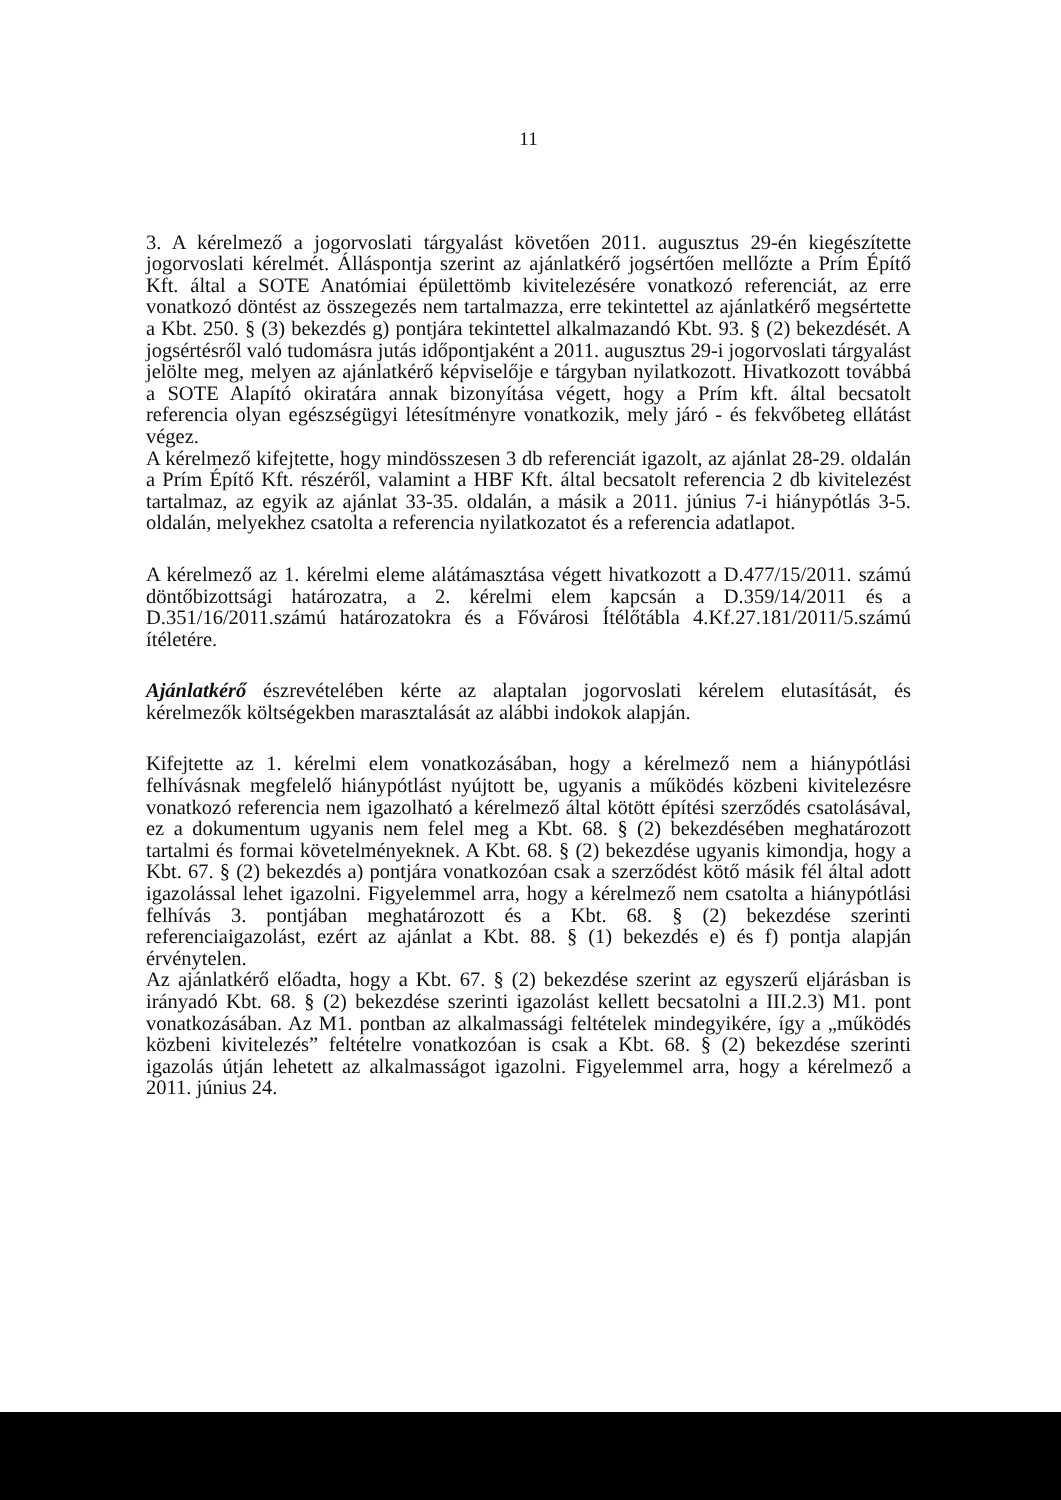11
3. A kérelmező a jogorvoslati tárgyalást követően 2011. augusztus 29-én kiegészítette jogorvoslati kérelmét. Álláspontja szerint az ajánlatkérő jogsértően mellőzte a Prím Építő Kft. által a SOTE Anatómiai épülettömb kivitelezésére vonatkozó referenciát, az erre vonatkozó döntést az összegezés nem tartalmazza, erre tekintettel az ajánlatkérő megsértette a Kbt. 250. § (3) bekezdés g) pontjára tekintettel alkalmazandó Kbt. 93. § (2) bekezdését. A jogsértésről való tudomásra jutás időpontjaként a 2011. augusztus 29-i jogorvoslati tárgyalást jelölte meg, melyen az ajánlatkérő képviselője e tárgyban nyilatkozott. Hivatkozott továbbá a SOTE Alapító okiratára annak bizonyítása végett, hogy a Prím kft. által becsatolt referencia olyan egészségügyi létesítményre vonatkozik, mely járó - és fekvőbeteg ellátást végez.
A kérelmező kifejtette, hogy mindösszesen 3 db referenciát igazolt, az ajánlat 28-29. oldalán a Prím Építő Kft. részéről, valamint a HBF Kft. által becsatolt referencia 2 db kivitelezést tartalmaz, az egyik az ajánlat 33-35. oldalán, a másik a 2011. június 7-i hiánypótlás 3-5. oldalán, melyekhez csatolta a referencia nyilatkozatot és a referencia adatlapot.
A kérelmező az 1. kérelmi eleme alátámasztása végett hivatkozott a D.477/15/2011. számú döntőbizottsági határozatra, a 2. kérelmi elem kapcsán a D.359/14/2011 és a D.351/16/2011.számú határozatokra és a Fővárosi Ítélőtábla 4.Kf.27.181/2011/5.számú ítéletére.
Ajánlatkérő észrevételében kérte az alaptalan jogorvoslati kérelem elutasítását, és kérelmezők költségekben marasztalását az alábbi indokok alapján.
Kifejtette az 1. kérelmi elem vonatkozásában, hogy a kérelmező nem a hiánypótlási felhívásnak megfelelő hiánypótlást nyújtott be, ugyanis a működés közbeni kivitelezésre vonatkozó referencia nem igazolható a kérelmező által kötött építési szerződés csatolásával, ez a dokumentum ugyanis nem felel meg a Kbt. 68. § (2) bekezdésében meghatározott tartalmi és formai követelményeknek. A Kbt. 68. § (2) bekezdése ugyanis kimondja, hogy a Kbt. 67. § (2) bekezdés a) pontjára vonatkozóan csak a szerződést kötő másik fél által adott igazolással lehet igazolni. Figyelemmel arra, hogy a kérelmező nem csatolta a hiánypótlási felhívás 3. pontjában meghatározott és a Kbt. 68. § (2) bekezdése szerinti referenciaigazolást, ezért az ajánlat a Kbt. 88. § (1) bekezdés e) és f) pontja alapján érvénytelen.
Az ajánlatkérő előadta, hogy a Kbt. 67. § (2) bekezdése szerint az egyszerű eljárásban is irányadó Kbt. 68. § (2) bekezdése szerinti igazolást kellett becsatolni a III.2.3) M1. pont vonatkozásában. Az M1. pontban az alkalmassági feltételek mindegyikére, így a „működés közbeni kivitelezés” feltételre vonatkozóan is csak a Kbt. 68. § (2) bekezdése szerinti igazolás útján lehetett az alkalmasságot igazolni. Figyelemmel arra, hogy a kérelmező a 2011. június 24.